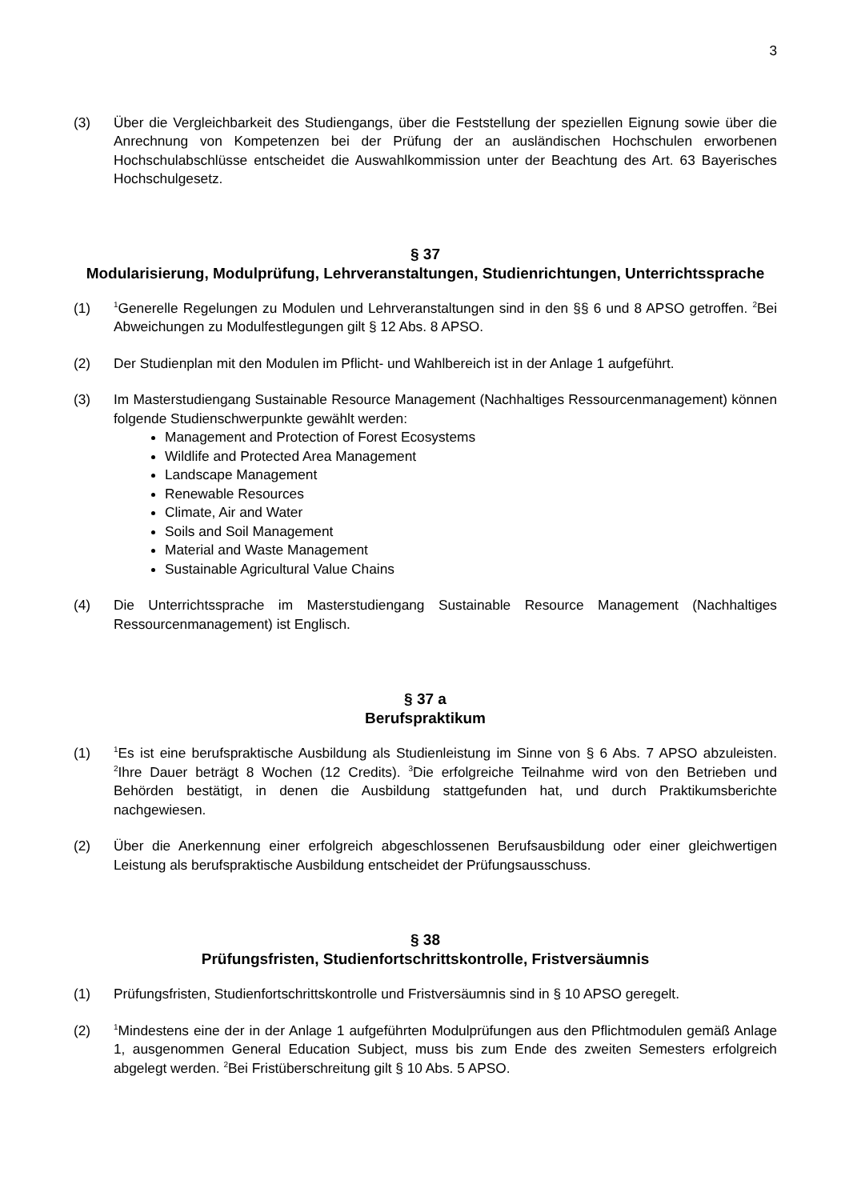3
(3) Über die Vergleichbarkeit des Studiengangs, über die Feststellung der speziellen Eignung sowie über die Anrechnung von Kompetenzen bei der Prüfung der an ausländischen Hochschulen erworbenen Hochschulabschlüsse entscheidet die Auswahlkommission unter der Beachtung des Art. 63 Bayerisches Hochschulgesetz.
§ 37
Modularisierung, Modulprüfung, Lehrveranstaltungen, Studienrichtungen, Unterrichtssprache
(1)
<sup>1</sup> Generelle Regelungen zu Modulen und Lehrveranstaltungen sind in den §§ 6 und 8 APSO getroffen. <sup>2</sup>Bei Abweichungen zu Modulfestlegungen gilt § 12 Abs. 8 APSO.
(2) Der Studienplan mit den Modulen im Pflicht- und Wahlbereich ist in der Anlage 1 aufgeführt.
(3) Im Masterstudiengang Sustainable Resource Management (Nachhaltiges Ressourcenmanagement) können folgende Studienschwerpunkte gewählt werden:
Management and Protection of Forest Ecosystems
Wildlife and Protected Area Management
Landscape Management
Renewable Resources
Climate, Air and Water
Soils and Soil Management
Material and Waste Management
Sustainable Agricultural Value Chains
(4) Die Unterrichtssprache im Masterstudiengang Sustainable Resource Management (Nachhaltiges Ressourcenmanagement) ist Englisch.
§ 37 a
Berufspraktikum
(1)
<sup>1</sup> Es ist eine berufspraktische Ausbildung als Studienleistung im Sinne von § 6 Abs. 7 APSO abzuleisten. <sup>2</sup>Ihre Dauer beträgt 8 Wochen (12 Credits). <sup>3</sup>Die erfolgreiche Teilnahme wird von den Betrieben und Behörden bestätigt, in denen die Ausbildung stattgefunden hat, und durch Praktikumsberichte nachgewiesen.
(2) Über die Anerkennung einer erfolgreich abgeschlossenen Berufsausbildung oder einer gleichwertigen Leistung als berufspraktische Ausbildung entscheidet der Prüfungsausschuss.
§ 38
Prüfungsfristen, Studienfortschrittskontrolle, Fristversäumnis
(1) Prüfungsfristen, Studienfortschrittskontrolle und Fristversäumnis sind in § 10 APSO geregelt.
(2)
<sup>1</sup> Mindestens eine der in der Anlage 1 aufgeführten Modulprüfungen aus den Pflichtmodulen gemäß Anlage 1, ausgenommen General Education Subject, muss bis zum Ende des zweiten Semesters erfolgreich abgelegt werden. <sup>2</sup>Bei Fristüberschreitung gilt § 10 Abs. 5 APSO.